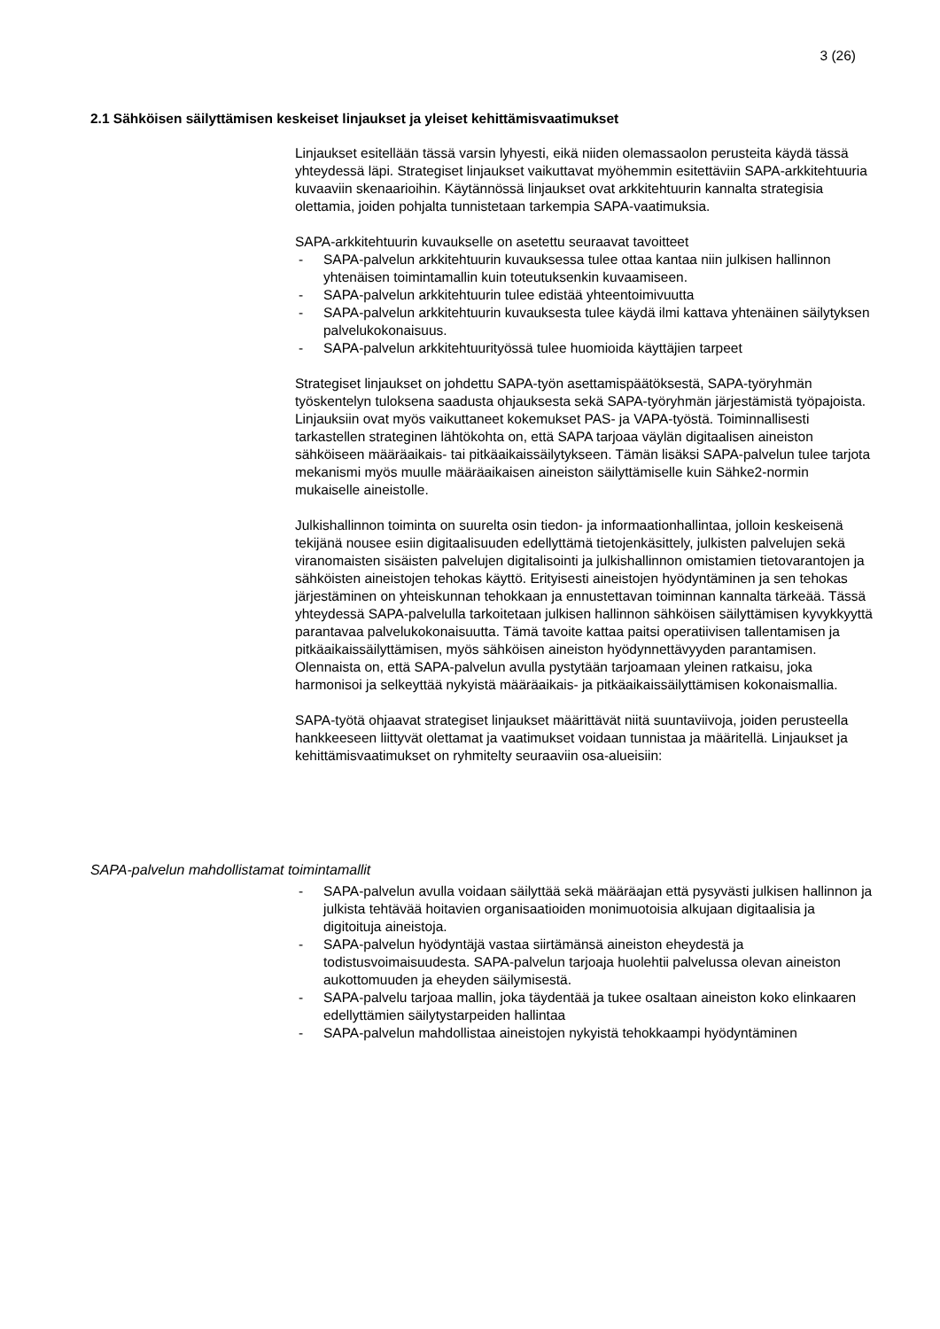3 (26)
2.1 Sähköisen säilyttämisen keskeiset linjaukset ja yleiset kehittämisvaatimukset
Linjaukset esitellään tässä varsin lyhyesti, eikä niiden olemassaolon perusteita käydä tässä yhteydessä läpi. Strategiset linjaukset vaikuttavat myöhemmin esitettäviin SAPA-arkkitehtuuria kuvaaviin skenaarioihin. Käytännössä linjaukset ovat arkkitehtuurin kannalta strategisia olettamia, joiden pohjalta tunnistetaan tarkempia SAPA-vaatimuksia.
SAPA-arkkitehtuurin kuvaukselle on asetettu seuraavat tavoitteet
- SAPA-palvelun arkkitehtuurin kuvauksessa tulee ottaa kantaa niin julkisen hallinnon yhtenäisen toimintamallin kuin toteutuksenkin kuvaamiseen.
- SAPA-palvelun arkkitehtuurin tulee edistää yhteentoimivuutta
- SAPA-palvelun arkkitehtuurin kuvauksesta tulee käydä ilmi kattava yhtenäinen säilytyksen palvelukokonaisuus.
- SAPA-palvelun arkkitehtuurityössä tulee huomioida käyttäjien tarpeet
Strategiset linjaukset on johdettu SAPA-työn asettamispäätöksestä, SAPA-työryhmän työskentelyn tuloksena saadusta ohjauksesta sekä SAPA-työryhmän järjestämistä työpajoista. Linjauksiin ovat myös vaikuttaneet kokemukset PAS- ja VAPA-työstä. Toiminnallisesti tarkastellen strateginen lähtökohta on, että SAPA tarjoaa väylän digitaalisen aineiston sähköiseen määräaikais- tai pitkäaikaissäilytykseen. Tämän lisäksi SAPA-palvelun tulee tarjota mekanismi myös muulle määräaikaisen aineiston säilyttämiselle kuin Sähke2-normin mukaiselle aineistolle.
Julkishallinnon toiminta on suurelta osin tiedon- ja informaationhallintaa, jolloin keskeisenä tekijänä nousee esiin digitaalisuuden edellyttämä tietojenkäsittely, julkisten palvelujen sekä viranomaisten sisäisten palvelujen digitalisointi ja julkishallinnon omistamien tietovarantojen ja sähköisten aineistojen tehokas käyttö. Erityisesti aineistojen hyödyntäminen ja sen tehokas järjestäminen on yhteiskunnan tehokkaan ja ennustettavan toiminnan kannalta tärkeää. Tässä yhteydessä SAPA-palvelulla tarkoitetaan julkisen hallinnon sähköisen säilyttämisen kyvykkyyttä parantavaa palvelukokonaisuutta. Tämä tavoite kattaa paitsi operatiivisen tallentamisen ja pitkäaikaissäilyttämisen, myös sähköisen aineiston hyödynnettävyyden parantamisen. Olennaista on, että SAPA-palvelun avulla pystytään tarjoamaan yleinen ratkaisu, joka harmonisoi ja selkeyttää nykyistä määräaikais- ja pitkäaikaissäilyttämisen kokonaismallia.
SAPA-työtä ohjaavat strategiset linjaukset määrittävät niitä suuntaviivoja, joiden perusteella hankkeeseen liittyvät olettamat ja vaatimukset voidaan tunnistaa ja määritellä. Linjaukset ja kehittämisvaatimukset on ryhmitelty seuraaviin osa-alueisiin:
SAPA-palvelun mahdollistamat toimintamallit
- SAPA-palvelun avulla voidaan säilyttää sekä määräajan että pysyvästi julkisen hallinnon ja julkista tehtävää hoitavien organisaatioiden monimuotoisia alkujaan digitaalisia ja digitoituja aineistoja.
- SAPA-palvelun hyödyntäjä vastaa siirtämänsä aineiston eheydestä ja todistusvoimaisuudesta. SAPA-palvelun tarjoaja huolehtii palvelussa olevan aineiston aukottomuuden ja eheyden säilymisestä.
- SAPA-palvelu tarjoaa mallin, joka täydentää ja tukee osaltaan aineiston koko elinkaaren edellyttämien säilytystarpeiden hallintaa
- SAPA-palvelun mahdollistaa aineistojen nykyistä tehokkaampi hyödyntäminen